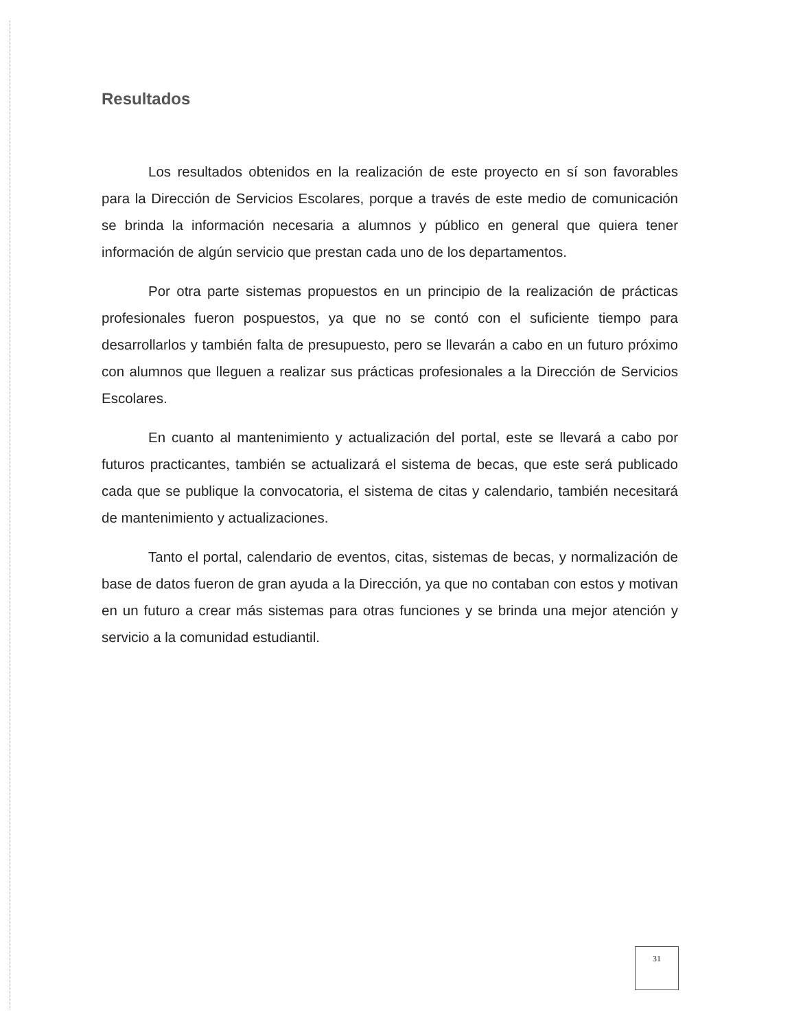Resultados
Los resultados obtenidos en la realización de este proyecto en sí son favorables para la Dirección de Servicios Escolares, porque a través de este medio de comunicación se brinda la información necesaria a alumnos y público en general que quiera tener información de algún servicio que prestan cada uno de los departamentos.
Por otra parte sistemas propuestos en un principio de la realización de prácticas profesionales fueron pospuestos, ya que no se contó con el suficiente tiempo para desarrollarlos y también falta de presupuesto, pero se llevarán a cabo en un futuro próximo con alumnos que lleguen a realizar sus prácticas profesionales a la Dirección de Servicios Escolares.
En cuanto al mantenimiento y actualización del portal, este se llevará a cabo por futuros practicantes, también se actualizará el sistema de becas, que este será publicado cada que se publique la convocatoria, el sistema de citas y calendario, también necesitará de mantenimiento y actualizaciones.
Tanto el portal, calendario de eventos, citas, sistemas de becas, y normalización de base de datos fueron de gran ayuda a la Dirección, ya que no contaban con estos y motivan en un futuro a crear más sistemas para otras funciones y se brinda una mejor atención y servicio a la comunidad estudiantil.
31